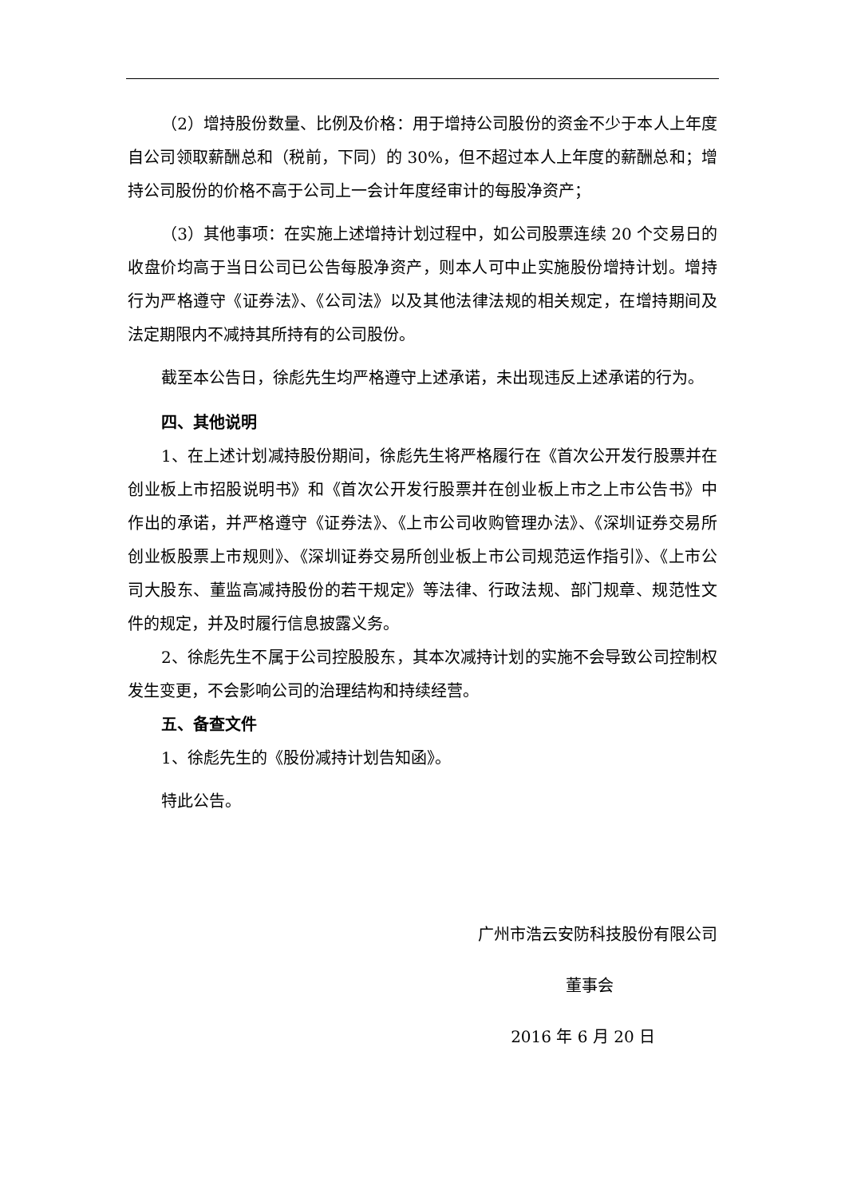（2）增持股份数量、比例及价格：用于增持公司股份的资金不少于本人上年度自公司领取薪酬总和（税前，下同）的 30%，但不超过本人上年度的薪酬总和；增持公司股份的价格不高于公司上一会计年度经审计的每股净资产；
（3）其他事项：在实施上述增持计划过程中，如公司股票连续 20 个交易日的收盘价均高于当日公司已公告每股净资产，则本人可中止实施股份增持计划。增持行为严格遵守《证券法》、《公司法》以及其他法律法规的相关规定，在增持期间及法定期限内不减持其所持有的公司股份。
截至本公告日，徐彪先生均严格遵守上述承诺，未出现违反上述承诺的行为。
四、其他说明
1、在上述计划减持股份期间，徐彪先生将严格履行在《首次公开发行股票并在创业板上市招股说明书》和《首次公开发行股票并在创业板上市之上市公告书》中作出的承诺，并严格遵守《证券法》、《上市公司收购管理办法》、《深圳证券交易所创业板股票上市规则》、《深圳证券交易所创业板上市公司规范运作指引》、《上市公司大股东、董监高减持股份的若干规定》等法律、行政法规、部门规章、规范性文件的规定，并及时履行信息披露义务。
2、徐彪先生不属于公司控股股东，其本次减持计划的实施不会导致公司控制权发生变更，不会影响公司的治理结构和持续经营。
五、备查文件
1、徐彪先生的《股份减持计划告知函》。
特此公告。
广州市浩云安防科技股份有限公司
董事会
2016 年 6 月 20 日